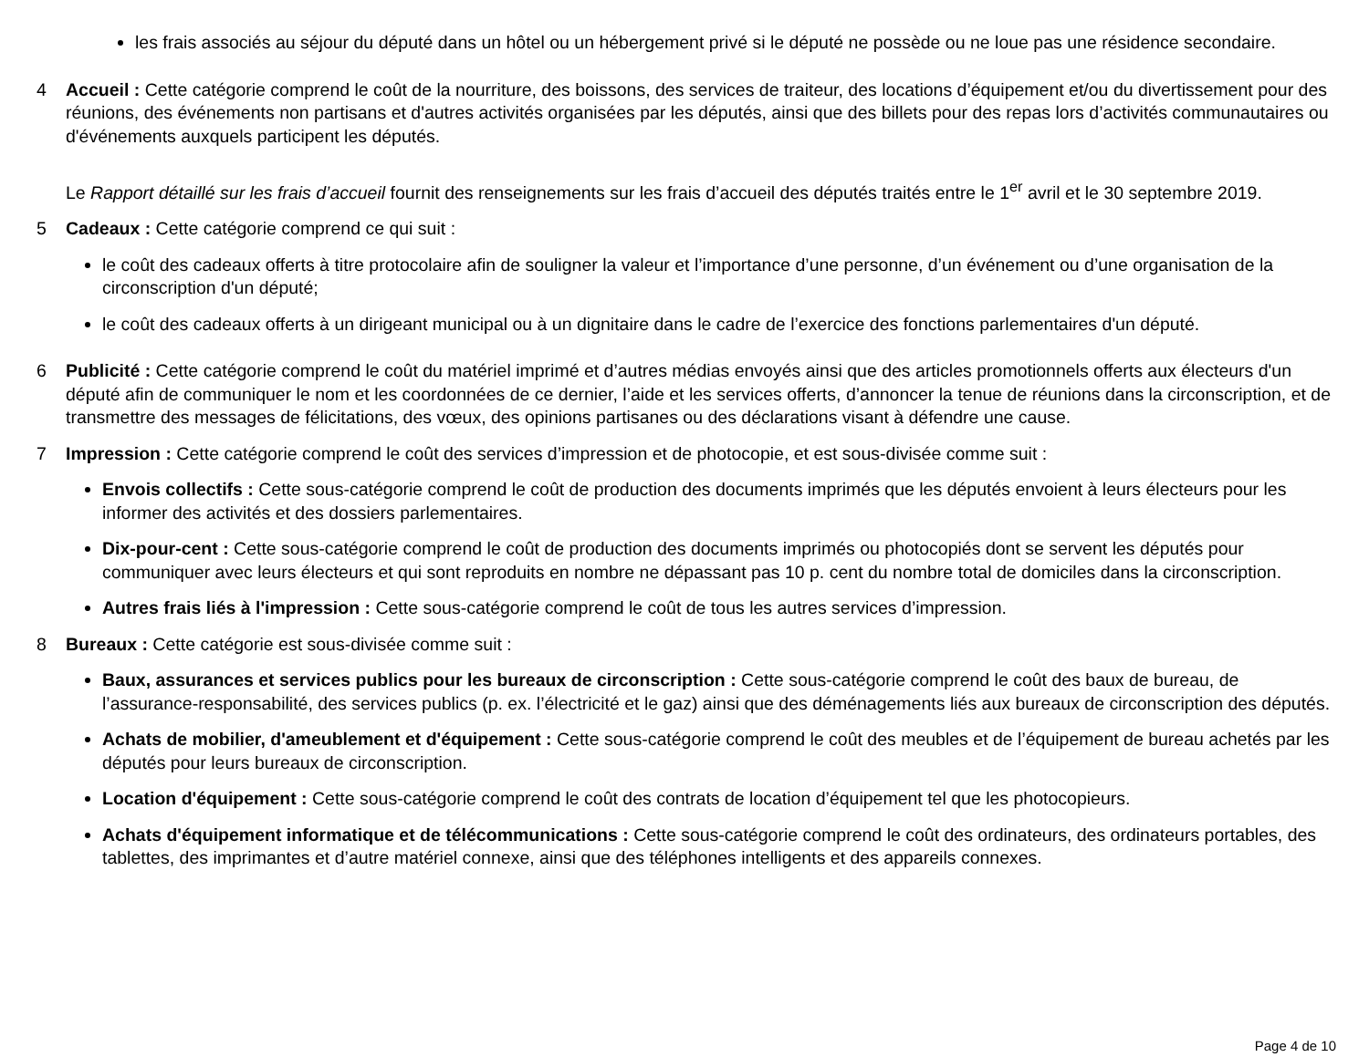les frais associés au séjour du député dans un hôtel ou un hébergement privé si le député ne possède ou ne loue pas une résidence secondaire.
4 Accueil : Cette catégorie comprend le coût de la nourriture, des boissons, des services de traiteur, des locations d’équipement et/ou du divertissement pour des réunions, des événements non partisans et d'autres activités organisées par les députés, ainsi que des billets pour des repas lors d’activités communautaires ou d'événements auxquels participent les députés.
Le Rapport détaillé sur les frais d’accueil fournit des renseignements sur les frais d’accueil des députés traités entre le 1<sup>er</sup> avril et le 30 septembre 2019.
5 Cadeaux : Cette catégorie comprend ce qui suit :
le coût des cadeaux offerts à titre protocolaire afin de souligner la valeur et l’importance d’une personne, d’un événement ou d’une organisation de la circonscription d'un député;
le coût des cadeaux offerts à un dirigeant municipal ou à un dignitaire dans le cadre de l’exercice des fonctions parlementaires d'un député.
6 Publicité : Cette catégorie comprend le coût du matériel imprimé et d’autres médias envoyés ainsi que des articles promotionnels offerts aux électeurs d'un député afin de communiquer le nom et les coordonnées de ce dernier, l’aide et les services offerts, d’annoncer la tenue de réunions dans la circonscription, et de transmettre des messages de félicitations, des vœux, des opinions partisanes ou des déclarations visant à défendre une cause.
7 Impression : Cette catégorie comprend le coût des services d’impression et de photocopie, et est sous-divisée comme suit :
Envois collectifs : Cette sous-catégorie comprend le coût de production des documents imprimés que les députés envoient à leurs électeurs pour les informer des activités et des dossiers parlementaires.
Dix-pour-cent : Cette sous-catégorie comprend le coût de production des documents imprimés ou photocopiés dont se servent les députés pour communiquer avec leurs électeurs et qui sont reproduits en nombre ne dépassant pas 10 p. cent du nombre total de domiciles dans la circonscription.
Autres frais liés à l'impression : Cette sous-catégorie comprend le coût de tous les autres services d’impression.
8 Bureaux : Cette catégorie est sous-divisée comme suit :
Baux, assurances et services publics pour les bureaux de circonscription : Cette sous-catégorie comprend le coût des baux de bureau, de l’assurance-responsabilité, des services publics (p. ex. l’électricité et le gaz) ainsi que des déménagements liés aux bureaux de circonscription des députés.
Achats de mobilier, d'ameublement et d'équipement : Cette sous-catégorie comprend le coût des meubles et de l’équipement de bureau achetés par les députés pour leurs bureaux de circonscription.
Location d'équipement : Cette sous-catégorie comprend le coût des contrats de location d’équipement tel que les photocopieurs.
Achats d'équipement informatique et de télécommunications : Cette sous-catégorie comprend le coût des ordinateurs, des ordinateurs portables, des tablettes, des imprimantes et d’autre matériel connexe, ainsi que des téléphones intelligents et des appareils connexes.
Page 4 de 10